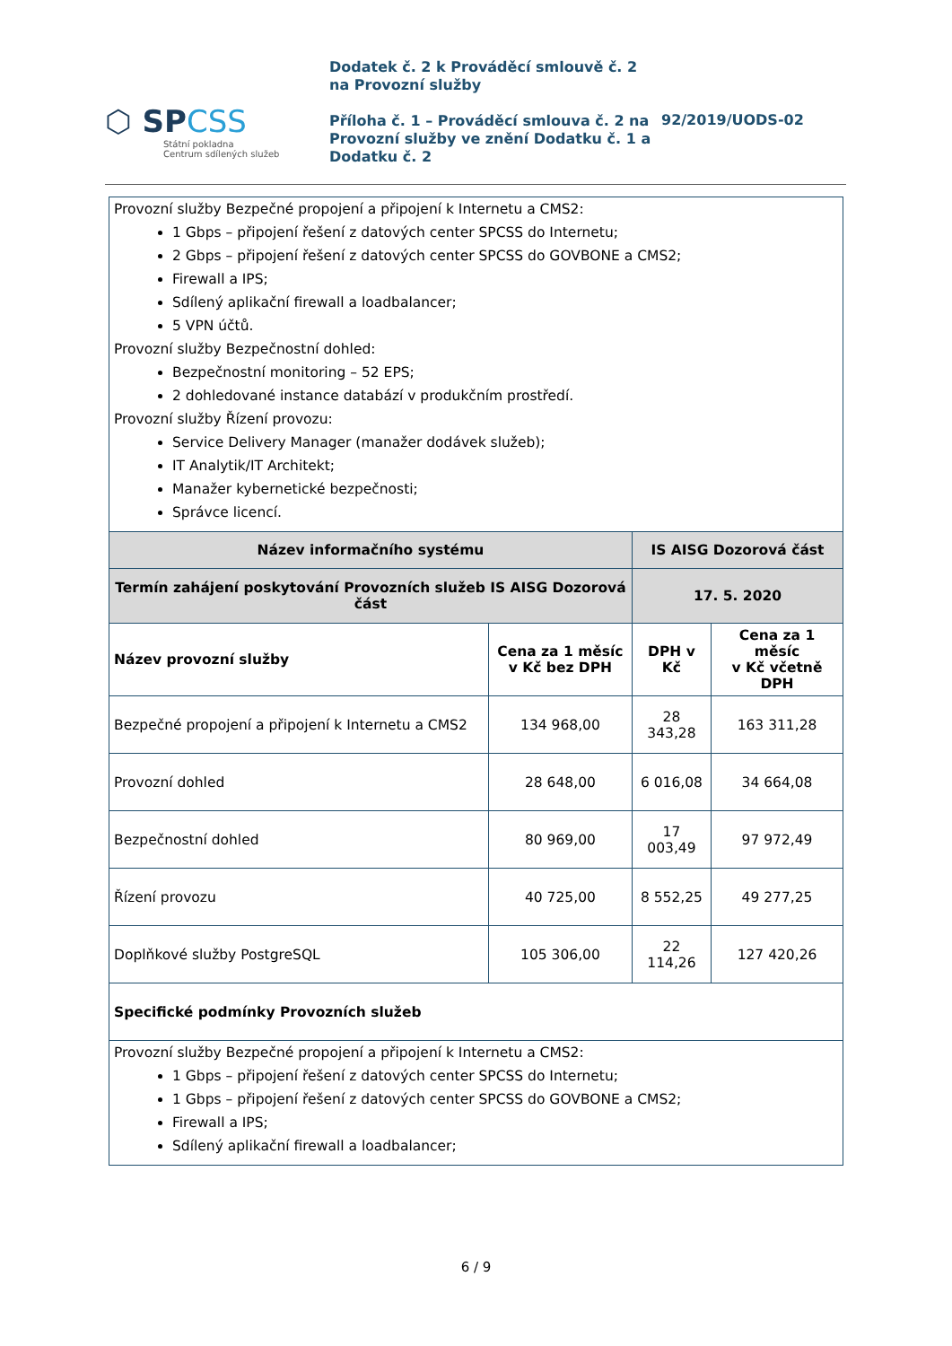⬡ SPCSS
Státní pokladna
Centrum sdílených služeb
Dodatek č. 2 k Prováděcí smlouvě č. 2
na Provozní služby
Příloha č. 1 – Prováděcí smlouva č. 2 na Provozní služby ve znění Dodatku č. 1 a Dodatku č. 2
92/2019/UODS-02
| Provozní služby Bezpečné propojení a připojení k Internetu a CMS2: 1 Gbps – připojení řešení z datových center SPCSS do Internetu; 2 Gbps – připojení řešení z datových center SPCSS do GOVBONE a CMS2; Firewall a IPS; Sdílený aplikační firewall a loadbalancer; 5 VPN účtů. Provozní služby Bezpečnostní dohled: Bezpečnostní monitoring – 52 EPS; 2 dohledované instance databází v produkčním prostředí. Provozní služby Řízení provozu: Service Delivery Manager (manažer dodávek služeb); IT Analytik/IT Architekt; Manažer kybernetické bezpečnosti; Správce licencí. | | | |
| Název informačního systému | | IS AISG Dozorová část | |
| Termín zahájení poskytování Provozních služeb IS AISG Dozorová část | | 17. 5. 2020 | |
| Název provozní služby | Cena za 1 měsíc v Kč bez DPH | DPH v Kč | Cena za 1 měsíc v Kč včetně DPH |
| Bezpečné propojení a připojení k Internetu a CMS2 | 134 968,00 | 28 343,28 | 163 311,28 |
| Provozní dohled | 28 648,00 | 6 016,08 | 34 664,08 |
| Bezpečnostní dohled | 80 969,00 | 17 003,49 | 97 972,49 |
| Řízení provozu | 40 725,00 | 8 552,25 | 49 277,25 |
| Doplňkové služby PostgreSQL | 105 306,00 | 22 114,26 | 127 420,26 |
| Specifické podmínky Provozních služeb | | | |
| Provozní služby Bezpečné propojení a připojení k Internetu a CMS2: 1 Gbps – připojení řešení z datových center SPCSS do Internetu; 1 Gbps – připojení řešení z datových center SPCSS do GOVBONE a CMS2; Firewall a IPS; Sdílený aplikační firewall a loadbalancer; | | | |
6 / 9